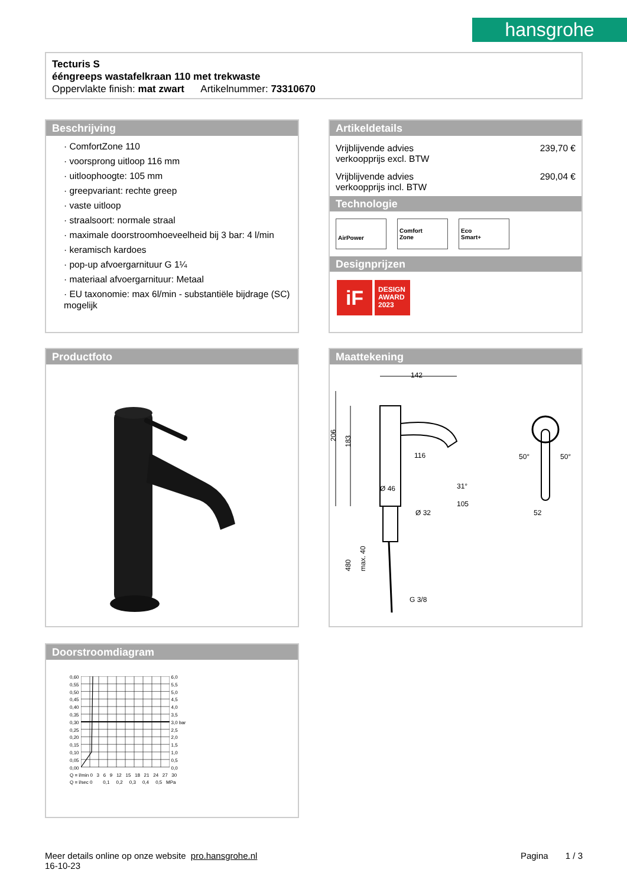hansgrohe
Tecturis S
ééngreeps wastafelkraan 110 met trekwaste
Oppervlakte finish: mat zwart Artikelnummer: 73310670
Beschrijving
· ComfortZone 110
· voorsprong uitloop 116 mm
· uitloophoogte: 105 mm
· greepvariant: rechte greep
· vaste uitloop
· straalsoort: normale straal
· maximale doorstroomhoeveelheid bij 3 bar: 4 l/min
· keramisch kardoes
· pop-up afvoergarnituur G 1¼
· materiaal afvoergarnituur: Metaal
· EU taxonomie: max 6l/min - substantiële bijdrage (SC) mogelijk
Artikeldetails
Vrijblijvende advies
verkoopprijs excl. BTW 239,70 €
Vrijblijvende advies
verkoopprijs incl. BTW 290,04 €
Technologie
AirPower Comfort
Zone Eco
Smart+
Designprijzen
iF
DESIGN AWARD 2023
Productfoto
Maattekening
142
206
183
116
Ø 46
105
Ø 32
31°
480
max. 40
G 3/8
50°
50°
52
Doorstroomdiagram
0,60
0,55
0,50
0,45
0,40
0,35
0,30
0,25
0,20
0,15
0,10
0,05
0,00
6,0
5,5
5,0
4,5
4,0
3,5
3,0 bar
2,5
2,0
1,5
1,0
0,5
0,0
Q = l/min 0 3 6 9 12 15 18 21 24 27 30
Q = l/sec 0 0,1 0,2 0,3 0,4 0,5 MPa
Meer details online op onze website pro.hansgrohe.nl
16-10-23
Pagina 1 / 3